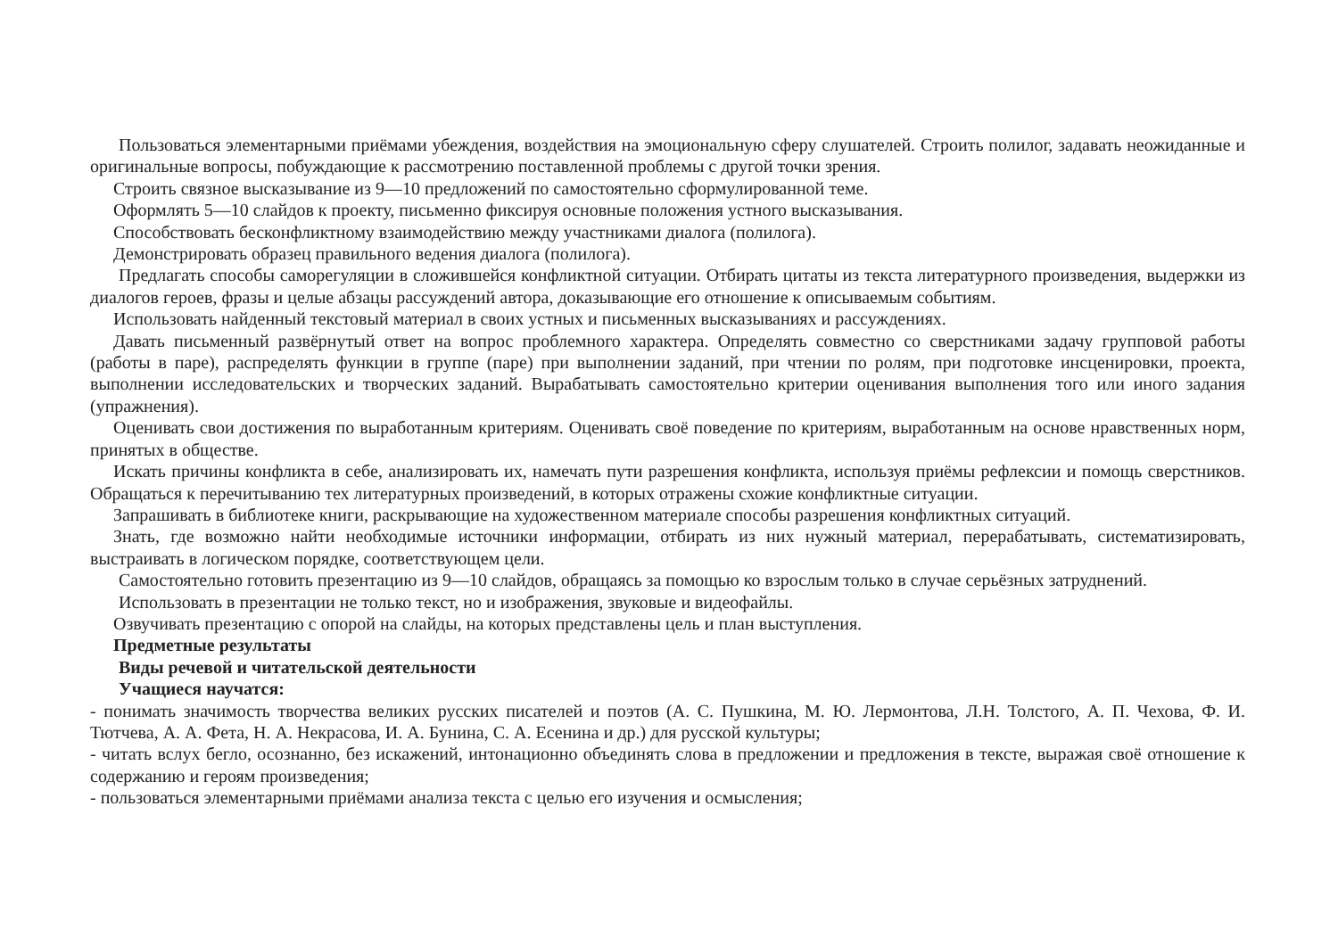Пользоваться элементарными приёмами убеждения, воздействия на эмоциональную сферу слушателей. Строить полилог, задавать неожиданные и оригинальные вопросы, побуждающие к рассмотрению поставленной проблемы с другой точки зрения.
Строить связное высказывание из 9—10 предложений по самостоятельно сформулированной теме.
Оформлять 5—10 слайдов к проекту, письменно фиксируя основные положения устного высказывания.
Способствовать бесконфликтному взаимодействию между участниками диалога (полилога).
Демонстрировать образец правильного ведения диалога (полилога).
Предлагать способы саморегуляции в сложившейся конфликтной ситуации. Отбирать цитаты из текста литературного произведения, выдержки из диалогов героев, фразы и целые абзацы рассуждений автора, доказывающие его отношение к описываемым событиям.
Использовать найденный текстовый материал в своих устных и письменных высказываниях и рассуждениях.
Давать письменный развёрнутый ответ на вопрос проблемного характера. Определять совместно со сверстниками задачу групповой работы (работы в паре), распределять функции в группе (паре) при выполнении заданий, при чтении по ролям, при подготовке инсценировки, проекта, выполнении исследовательских и творческих заданий. Вырабатывать самостоятельно критерии оценивания выполнения того или иного задания (упражнения).
Оценивать свои достижения по выработанным критериям. Оценивать своё поведение по критериям, выработанным на основе нравственных норм, принятых в обществе.
Искать причины конфликта в себе, анализировать их, намечать пути разрешения конфликта, используя приёмы рефлексии и помощь сверстников. Обращаться к перечитыванию тех литературных произведений, в которых отражены схожие конфликтные ситуации.
Запрашивать в библиотеке книги, раскрывающие на художественном материале способы разрешения конфликтных ситуаций.
Знать, где возможно найти необходимые источники информации, отбирать из них нужный материал, перерабатывать, систематизировать, выстраивать в логическом порядке, соответствующем цели.
Самостоятельно готовить презентацию из 9—10 слайдов, обращаясь за помощью ко взрослым только в случае серьёзных затруднений.
Использовать в презентации не только текст, но и изображения, звуковые и видеофайлы.
Озвучивать презентацию с опорой на слайды, на которых представлены цель и план выступления.
Предметные результаты
Виды речевой и читательской деятельности
Учащиеся научатся:
- понимать значимость творчества великих русских писателей и поэтов (А. С. Пушкина, М. Ю. Лермонтова, Л.Н. Толстого, А. П. Чехова, Ф. И. Тютчева, А. А. Фета, Н. А. Некрасова, И. А. Бунина, С. А. Есенина и др.) для русской культуры;
- читать вслух бегло, осознанно, без искажений, интонационно объединять слова в предложении и предложения в тексте, выражая своё отношение к содержанию и героям произведения;
- пользоваться элементарными приёмами анализа текста с целью его изучения и осмысления;